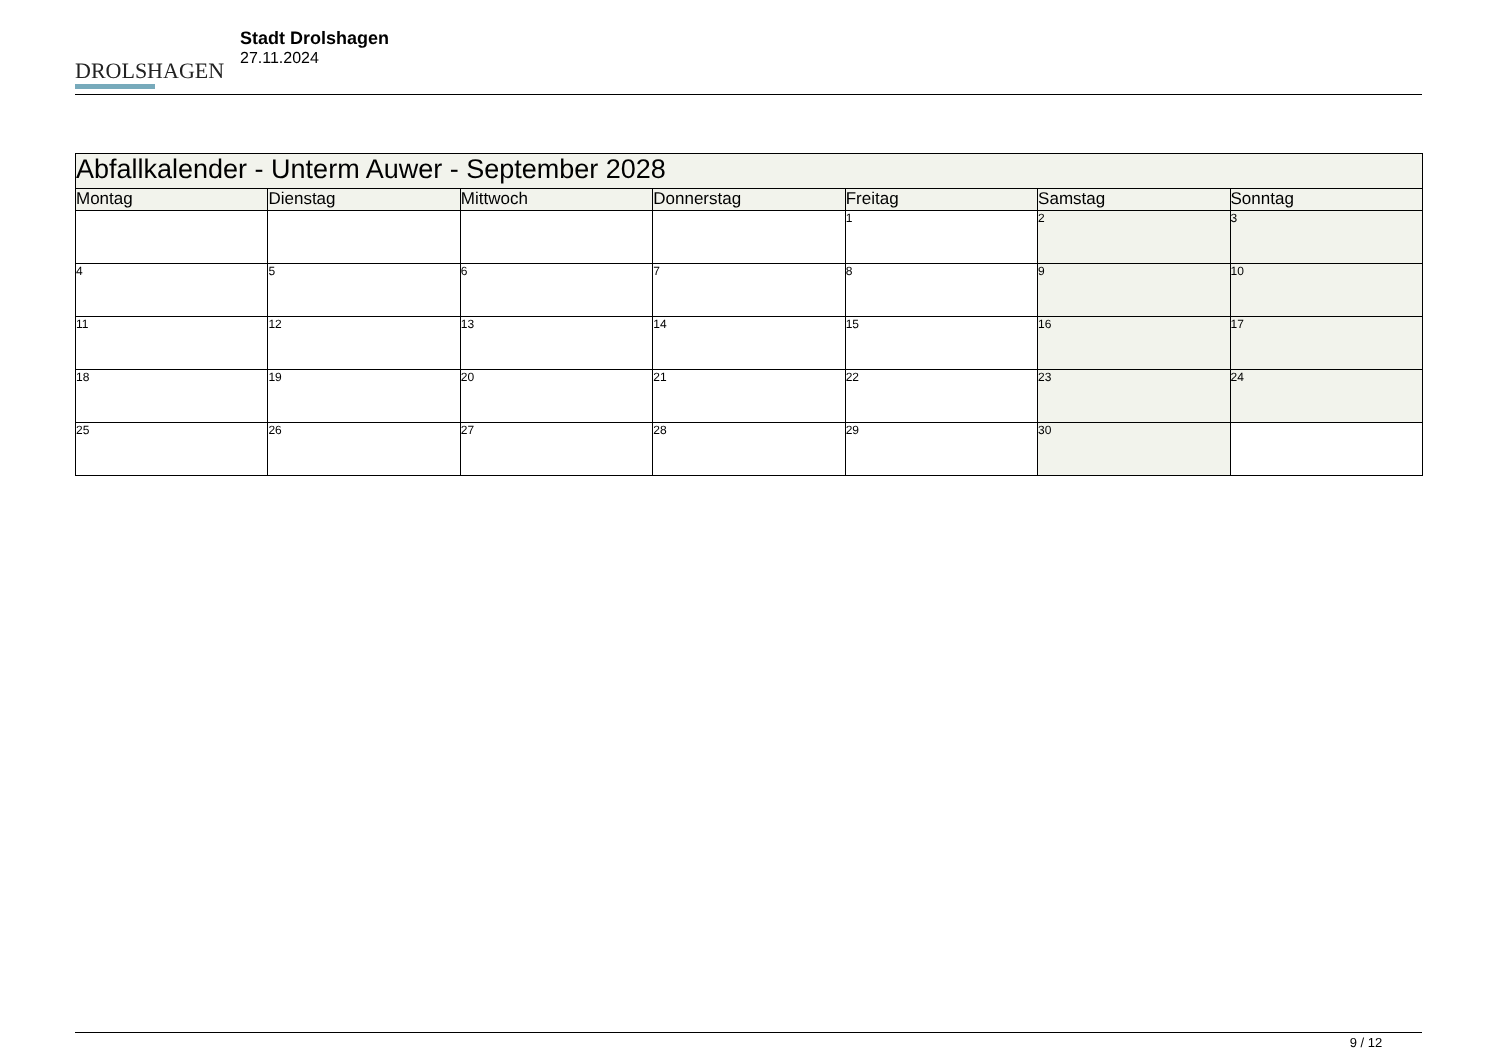DROLSHAGEN
Stadt Drolshagen
27.11.2024
| Abfallkalender - Unterm Auwer - September 2028 | | | | | | |
| --- | --- | --- | --- | --- | --- | --- |
| Montag | Dienstag | Mittwoch | Donnerstag | Freitag | Samstag | Sonntag |
| | | | | 1 | 2 | 3 |
| 4 | 5 | 6 | 7 | 8 | 9 | 10 |
| 11 | 12 | 13 | 14 | 15 | 16 | 17 |
| 18 | 19 | 20 | 21 | 22 | 23 | 24 |
| 25 | 26 | 27 | 28 | 29 | 30 | |
9 / 12